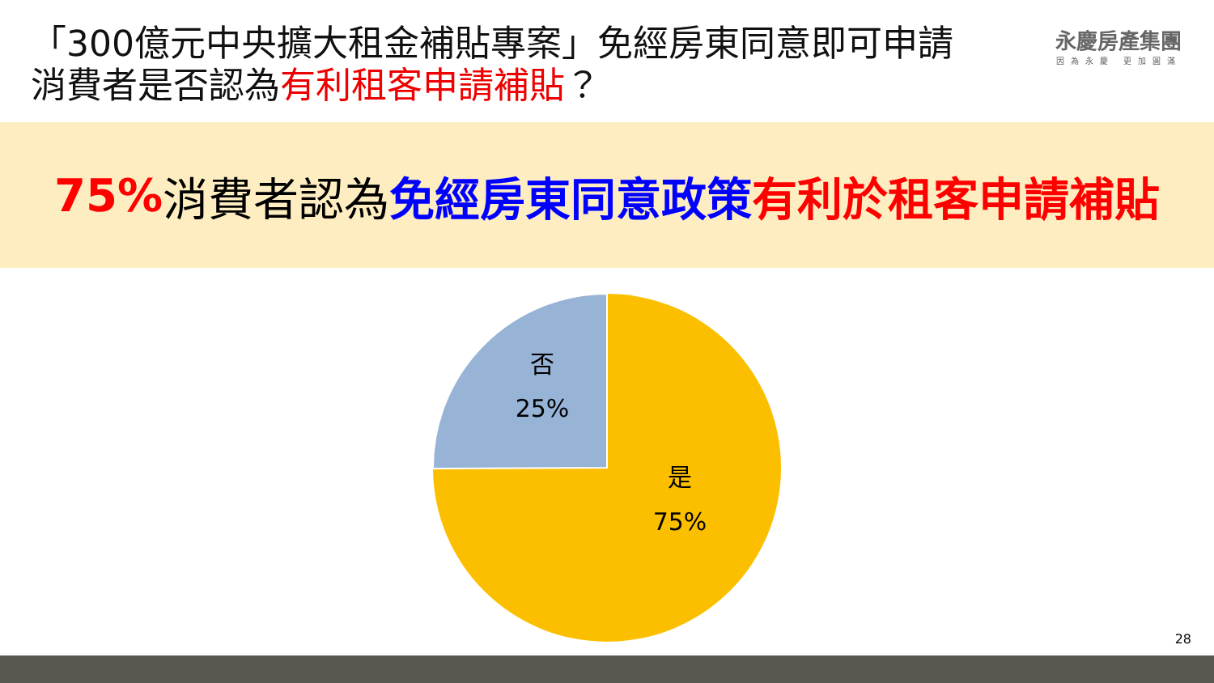「300億元中央擴大租金補貼專案」免經房東同意即可申請
消費者是否認為有利租客申請補貼？
永慶房產集團
因為永慶 更加圓滿
75% 消費者認為 免經房東同意政策 有利於租客申請補貼
否
25%
是
75%
28